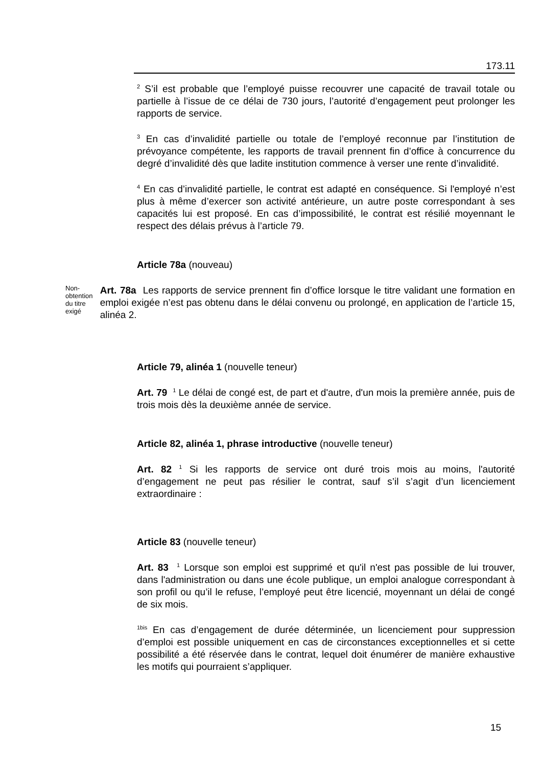173.11
<sup>2</sup> S’il est probable que l’employé puisse recouvrer une capacité de travail totale ou partielle à l’issue de ce délai de 730 jours, l’autorité d’engagement peut prolonger les rapports de service.
<sup>3</sup> En cas d’invalidité partielle ou totale de l’employé reconnue par l’institution de prévoyance compétente, les rapports de travail prennent fin d’office à concurrence du degré d’invalidité dès que ladite institution commence à verser une rente d’invalidité.
<sup>4</sup> En cas d’invalidité partielle, le contrat est adapté en conséquence. Si l'employé n’est plus à même d’exercer son activité antérieure, un autre poste correspondant à ses capacités lui est proposé. En cas d’impossibilité, le contrat est résilié moyennant le respect des délais prévus à l’article 79.
Article 78a (nouveau)
Non-obtention du titre exigé
Art. 78a Les rapports de service prennent fin d’office lorsque le titre validant une formation en emploi exigée n’est pas obtenu dans le délai convenu ou prolongé, en application de l’article 15, alinéa 2.
Article 79, alinéa 1 (nouvelle teneur)
Art. 79 <sup>1</sup> Le délai de congé est, de part et d'autre, d'un mois la première année, puis de trois mois dès la deuxième année de service.
Article 82, alinéa 1, phrase introductive (nouvelle teneur)
Art. 82 <sup>1</sup> Si les rapports de service ont duré trois mois au moins, l'autorité d’engagement ne peut pas résilier le contrat, sauf s’il s’agit d’un licenciement extraordinaire :
Article 83 (nouvelle teneur)
Art. 83 <sup>1</sup> Lorsque son emploi est supprimé et qu'il n'est pas possible de lui trouver, dans l'administration ou dans une école publique, un emploi analogue correspondant à son profil ou qu’il le refuse, l’employé peut être licencié, moyennant un délai de congé de six mois.
<sup>1bis</sup> En cas d’engagement de durée déterminée, un licenciement pour suppression d’emploi est possible uniquement en cas de circonstances exceptionnelles et si cette possibilité a été réservée dans le contrat, lequel doit énumérer de manière exhaustive les motifs qui pourraient s’appliquer.
15